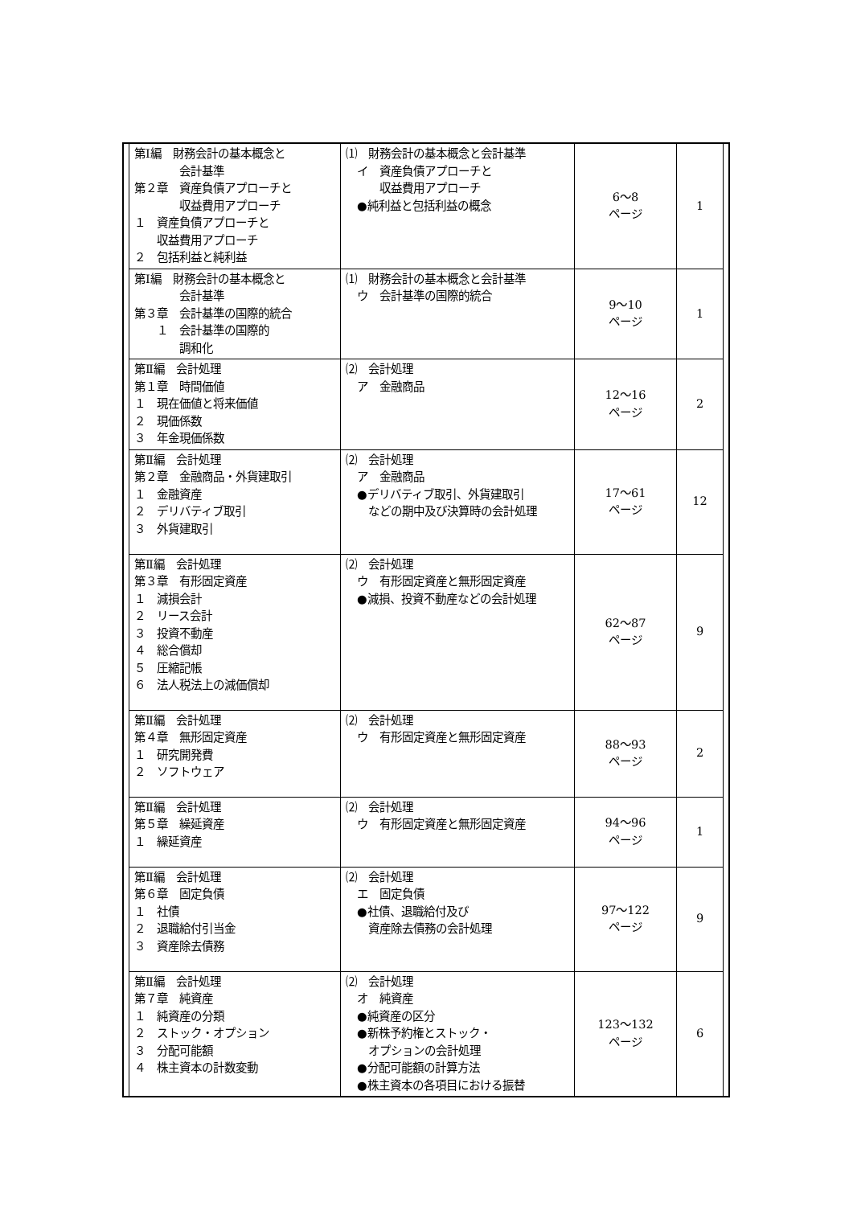| | 第Ⅰ編 財務会計の基本概念と 会計基準 第２章 資産負債アプローチと 収益費用アプローチ １ 資産負債アプローチと 収益費用アプローチ ２ 包括利益と純利益 | ⑴ 財務会計の基本概念と会計基準 イ 資産負債アプローチと 収益費用アプローチ ●純利益と包括利益の概念 | 6～8 ページ | 1 | |
| | 第Ⅰ編 財務会計の基本概念と 会計基準 第３章 会計基準の国際的統合 １ 会計基準の国際的 調和化 | ⑴ 財務会計の基本概念と会計基準 ウ 会計基準の国際的統合 | 9～10 ページ | 1 | |
| | 第Ⅱ編 会計処理 第１章 時間価値 １ 現在価値と将来価値 ２ 現価係数 ３ 年金現価係数 | ⑵ 会計処理 ア 金融商品 | 12～16 ページ | 2 | |
| | 第Ⅱ編 会計処理 第２章 金融商品・外貨建取引 １ 金融資産 ２ デリバティブ取引 ３ 外貨建取引 | ⑵ 会計処理 ア 金融商品 ●デリバティブ取引、外貨建取引 などの期中及び決算時の会計処理 | 17～61 ページ | 12 | |
| | 第Ⅱ編 会計処理 第３章 有形固定資産 １ 減損会計 ２ リース会計 ３ 投資不動産 ４ 総合償却 ５ 圧縮記帳 ６ 法人税法上の減価償却 | ⑵ 会計処理 ウ 有形固定資産と無形固定資産 ●減損、投資不動産などの会計処理 | 62～87 ページ | 9 | |
| | 第Ⅱ編 会計処理 第４章 無形固定資産 １ 研究開発費 ２ ソフトウェア | ⑵ 会計処理 ウ 有形固定資産と無形固定資産 | 88～93 ページ | 2 | |
| | 第Ⅱ編 会計処理 第５章 繰延資産 １ 繰延資産 | ⑵ 会計処理 ウ 有形固定資産と無形固定資産 | 94～96 ページ | 1 | |
| | 第Ⅱ編 会計処理 第６章 固定負債 １ 社債 ２ 退職給付引当金 ３ 資産除去債務 | ⑵ 会計処理 エ 固定負債 ●社債、退職給付及び 資産除去債務の会計処理 | 97～122 ページ | 9 | |
| | 第Ⅱ編 会計処理 第７章 純資産 １ 純資産の分類 ２ ストック・オプション ３ 分配可能額 ４ 株主資本の計数変動 | ⑵ 会計処理 オ 純資産 ●純資産の区分 ●新株予約権とストック・ オプションの会計処理 ●分配可能額の計算方法 ●株主資本の各項目における振替 | 123～132 ページ | 6 | |